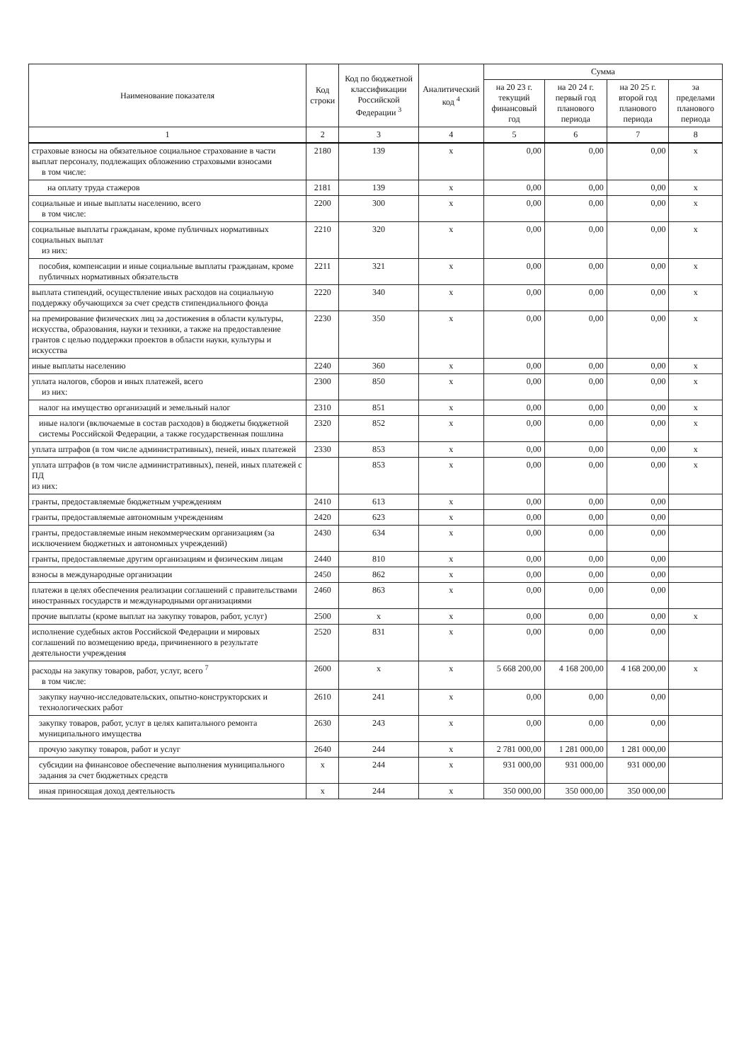| Наименование показателя | Код строки | Код по бюджетной классификации Российской Федерации <sup>3</sup> | Аналитический код <sup>4</sup> | Сумма | | | |
| --- | --- | --- | --- | --- | --- | --- | --- |
| | | | | на 20 23 г. текущий финансовый год | на 20 24 г. первый год планового периода | на 20 25 г. второй год планового периода | за пределами планового периода |
| 1 | 2 | 3 | 4 | 5 | 6 | 7 | 8 |
| страховые взносы на обязательное социальное страхование в части выплат персоналу, подлежащих обложению страховыми взносами в том числе: | 2180 | 139 | x | 0,00 | 0,00 | 0,00 | x |
| на оплату труда стажеров | 2181 | 139 | x | 0,00 | 0,00 | 0,00 | x |
| социальные и иные выплаты населению, всего в том числе: | 2200 | 300 | x | 0,00 | 0,00 | 0,00 | x |
| социальные выплаты гражданам, кроме публичных нормативных социальных выплат из них: | 2210 | 320 | x | 0,00 | 0,00 | 0,00 | x |
| пособия, компенсации и иные социальные выплаты гражданам, кроме публичных нормативных обязательств | 2211 | 321 | x | 0,00 | 0,00 | 0,00 | x |
| выплата стипендий, осуществление иных расходов на социальную поддержку обучающихся за счет средств стипендиального фонда | 2220 | 340 | x | 0,00 | 0,00 | 0,00 | x |
| на премирование физических лиц за достижения в области культуры, искусства, образования, науки и техники, а также на предоставление грантов с целью поддержки проектов в области науки, культуры и искусства | 2230 | 350 | x | 0,00 | 0,00 | 0,00 | x |
| иные выплаты населению | 2240 | 360 | x | 0,00 | 0,00 | 0,00 | x |
| уплата налогов, сборов и иных платежей, всего из них: | 2300 | 850 | x | 0,00 | 0,00 | 0,00 | x |
| налог на имущество организаций и земельный налог | 2310 | 851 | x | 0,00 | 0,00 | 0,00 | x |
| иные налоги (включаемые в состав расходов) в бюджеты бюджетной системы Российской Федерации, а также государственная пошлина | 2320 | 852 | x | 0,00 | 0,00 | 0,00 | x |
| уплата штрафов (в том числе административных), пеней, иных платежей | 2330 | 853 | x | 0,00 | 0,00 | 0,00 | x |
| уплата штрафов (в том числе административных), пеней, иных платежей с ПД из них: | | 853 | x | 0,00 | 0,00 | 0,00 | x |
| гранты, предоставляемые бюджетным учреждениям | 2410 | 613 | x | 0,00 | 0,00 | 0,00 | |
| гранты, предоставляемые автономным учреждениям | 2420 | 623 | x | 0,00 | 0,00 | 0,00 | |
| гранты, предоставляемые иным некоммерческим организациям (за исключением бюджетных и автономных учреждений) | 2430 | 634 | x | 0,00 | 0,00 | 0,00 | |
| гранты, предоставляемые другим организациям и физическим лицам | 2440 | 810 | x | 0,00 | 0,00 | 0,00 | |
| взносы в международные организации | 2450 | 862 | x | 0,00 | 0,00 | 0,00 | |
| платежи в целях обеспечения реализации соглашений с правительствами иностранных государств и международными организациями | 2460 | 863 | x | 0,00 | 0,00 | 0,00 | |
| прочие выплаты (кроме выплат на закупку товаров, работ, услуг) | 2500 | x | x | 0,00 | 0,00 | 0,00 | x |
| исполнение судебных актов Российской Федерации и мировых соглашений по возмещению вреда, причиненного в результате деятельности учреждения | 2520 | 831 | x | 0,00 | 0,00 | 0,00 | |
| расходы на закупку товаров, работ, услуг, всего <sup>7</sup> в том числе: | 2600 | x | x | 5 668 200,00 | 4 168 200,00 | 4 168 200,00 | x |
| закупку научно-исследовательских, опытно-конструкторских и технологических работ | 2610 | 241 | x | 0,00 | 0,00 | 0,00 | |
| закупку товаров, работ, услуг в целях капитального ремонта муниципального имущества | 2630 | 243 | x | 0,00 | 0,00 | 0,00 | |
| прочую закупку товаров, работ и услуг | 2640 | 244 | x | 2 781 000,00 | 1 281 000,00 | 1 281 000,00 | |
| субсидии на финансовое обеспечение выполнения муниципального задания за счет бюджетных средств | x | 244 | x | 931 000,00 | 931 000,00 | 931 000,00 | |
| иная приносящая доход деятельность | x | 244 | x | 350 000,00 | 350 000,00 | 350 000,00 | |